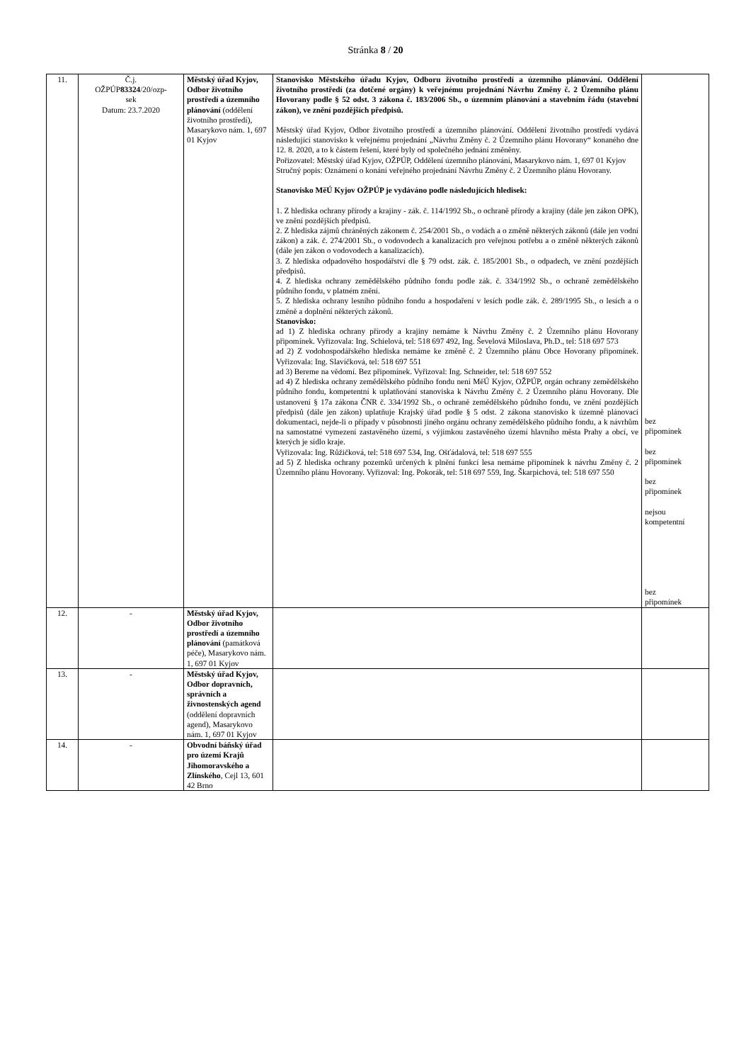Stránka 8 / 20
| 11. | Č.j. OŽPÚP 83324 /20/ozp- sek Datum: 23.7.2020 | Městský úřad Kyjov, Odbor životního prostředí a územního plánování (oddělení životního prostředí), Masarykovo nám. 1, 697 01 Kyjov | Stanovisko Městského úřadu Kyjov, Odboru životního prostředí a územního plánování. Oddělení životního prostředí (za dotčené orgány) k veřejnému projednání Návrhu Změny č. 2 Územního plánu Hovorany podle § 52 odst. 3 zákona č. 183/2006 Sb., o územním plánování a stavebním řádu (stavební zákon), ve znění pozdějších předpisů. Městský úřad Kyjov, Odbor životního prostředí a územního plánování. Oddělení životního prostředí vydává následující stanovisko k veřejnému projednání „Návrhu Změny č. 2 Územního plánu Hovorany“ konaného dne 12. 8. 2020, a to k částem řešení, které byly od společného jednání změněny. Pořizovatel: Městský úřad Kyjov, OŽPÚP, Oddělení územního plánování, Masarykovo nám. 1, 697 01 Kyjov Stručný popis: Oznámení o konání veřejného projednání Návrhu Změny č. 2 Územního plánu Hovorany. Stanovisko MěÚ Kyjov OŽPÚP je vydáváno podle následujících hledisek: 1. Z hlediska ochrany přírody a krajiny - zák. č. 114/1992 Sb., o ochraně přírody a krajiny (dále jen zákon OPK), ve znění pozdějších předpisů. 2. Z hlediska zájmů chráněných zákonem č. 254/2001 Sb., o vodách a o změně některých zákonů (dále jen vodní zákon) a zák. č. 274/2001 Sb., o vodovodech a kanalizacích pro veřejnou potřebu a o změně některých zákonů (dále jen zákon o vodovodech a kanalizacích). 3. Z hlediska odpadového hospodářství dle § 79 odst. zák. č. 185/2001 Sb., o odpadech, ve znění pozdějších předpisů. 4. Z hlediska ochrany zemědělského půdního fondu podle zák. č. 334/1992 Sb., o ochraně zemědělského půdního fondu, v platném znění. 5. Z hlediska ochrany lesního půdního fondu a hospodaření v lesích podle zák. č. 289/1995 Sb., o lesích a o změně a doplnění některých zákonů. Stanovisko: ad 1) Z hlediska ochrany přírody a krajiny nemáme k Návrhu Změny č. 2 Územního plánu Hovorany připomínek. Vyřizovala: Ing. Schielová, tel: 518 697 492, Ing. Ševelová Miloslava, Ph.D., tel: 518 697 573 ad 2) Z vodohospodářského hlediska nemáme ke změně č. 2 Územního plánu Obce Hovorany připomínek. Vyřizovala: Ing. Slavíčková, tel: 518 697 551 ad 3) Bereme na vědomí. Bez připomínek. Vyřizoval: Ing. Schneider, tel: 518 697 552 ad 4) Z hlediska ochrany zemědělského půdního fondu není MěÚ Kyjov, OŽPÚP, orgán ochrany zemědělského půdního fondu, kompetentní k uplatňování stanoviska k Návrhu Změny č. 2 Územního plánu Hovorany. Dle ustanovení § 17a zákona ČNR č. 334/1992 Sb., o ochraně zemědělského půdního fondu, ve znění pozdějších předpisů (dále jen zákon) uplatňuje Krajský úřad podle § 5 odst. 2 zákona stanovisko k územně plánovací dokumentaci, nejde-li o případy v působnosti jiného orgánu ochrany zemědělského půdního fondu, a k návrhům na samostatné vymezení zastavěného území, s výjimkou zastavěného území hlavního města Prahy a obcí, ve kterých je sídlo kraje. Vyřizovala: Ing. Růžičková, tel: 518 697 534, Ing. Ošťádalová, tel: 518 697 555 ad 5) Z hlediska ochrany pozemků určených k plnění funkcí lesa nemáme připomínek k návrhu Změny č. 2 Územního plánu Hovorany. Vyřizoval: Ing. Pokorák, tel: 518 697 559, Ing. Škarpichová, tel: 518 697 550 | bez připomínek bez připomínek bez připomínek nejsou kompetentní bez připomínek |
| 12. | - | Městský úřad Kyjov, Odbor životního prostředí a územního plánování (památková péče), Masarykovo nám. 1, 697 01 Kyjov | | |
| 13. | - | Městský úřad Kyjov, Odbor dopravních, správních a živnostenských agend (oddělení dopravních agend), Masarykovo nám. 1, 697 01 Kyjov | | |
| 14. | - | Obvodní báňský úřad pro území Krajů Jihomoravského a Zlínského , Cejl 13, 601 42 Brno | | |